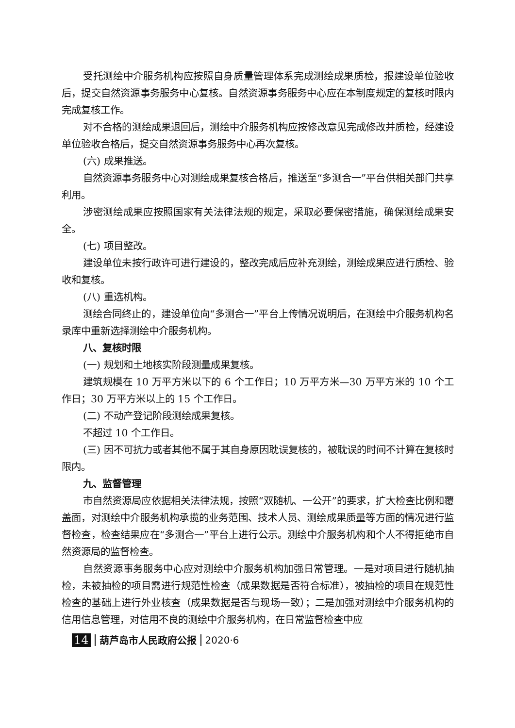受托测绘中介服务机构应按照自身质量管理体系完成测绘成果质检，报建设单位验收后，提交自然资源事务服务中心复核。自然资源事务服务中心应在本制度规定的复核时限内完成复核工作。
对不合格的测绘成果退回后，测绘中介服务机构应按修改意见完成修改并质检，经建设单位验收合格后，提交自然资源事务服务中心再次复核。
(六) 成果推送。
自然资源事务服务中心对测绘成果复核合格后，推送至“多测合一”平台供相关部门共享利用。
涉密测绘成果应按照国家有关法律法规的规定，采取必要保密措施，确保测绘成果安全。
(七) 项目整改。
建设单位未按行政许可进行建设的，整改完成后应补充测绘，测绘成果应进行质检、验收和复核。
(八) 重选机构。
测绘合同终止的，建设单位向“多测合一”平台上传情况说明后，在测绘中介服务机构名录库中重新选择测绘中介服务机构。
八、复核时限
(一) 规划和土地核实阶段测量成果复核。
建筑规模在 10 万平方米以下的 6 个工作日；10 万平方米—30 万平方米的 10 个工作日；30 万平方米以上的 15 个工作日。
(二) 不动产登记阶段测绘成果复核。
不超过 10 个工作日。
(三) 因不可抗力或者其他不属于其自身原因耽误复核的，被耽误的时间不计算在复核时限内。
九、监督管理
市自然资源局应依据相关法律法规，按照“双随机、一公开”的要求，扩大检查比例和覆盖面，对测绘中介服务机构承揽的业务范围、技术人员、测绘成果质量等方面的情况进行监督检查，检查结果应在“多测合一”平台上进行公示。测绘中介服务机构和个人不得拒绝市自然资源局的监督检查。
自然资源事务服务中心应对测绘中介服务机构加强日常管理。一是对项目进行随机抽检，未被抽检的项目需进行规范性检查（成果数据是否符合标准），被抽检的项目在规范性检查的基础上进行外业核查（成果数据是否与现场一致）；二是加强对测绘中介服务机构的信用信息管理，对信用不良的测绘中介服务机构，在日常监督检查中应
14 葫芦岛市人民政府公报 2020·6